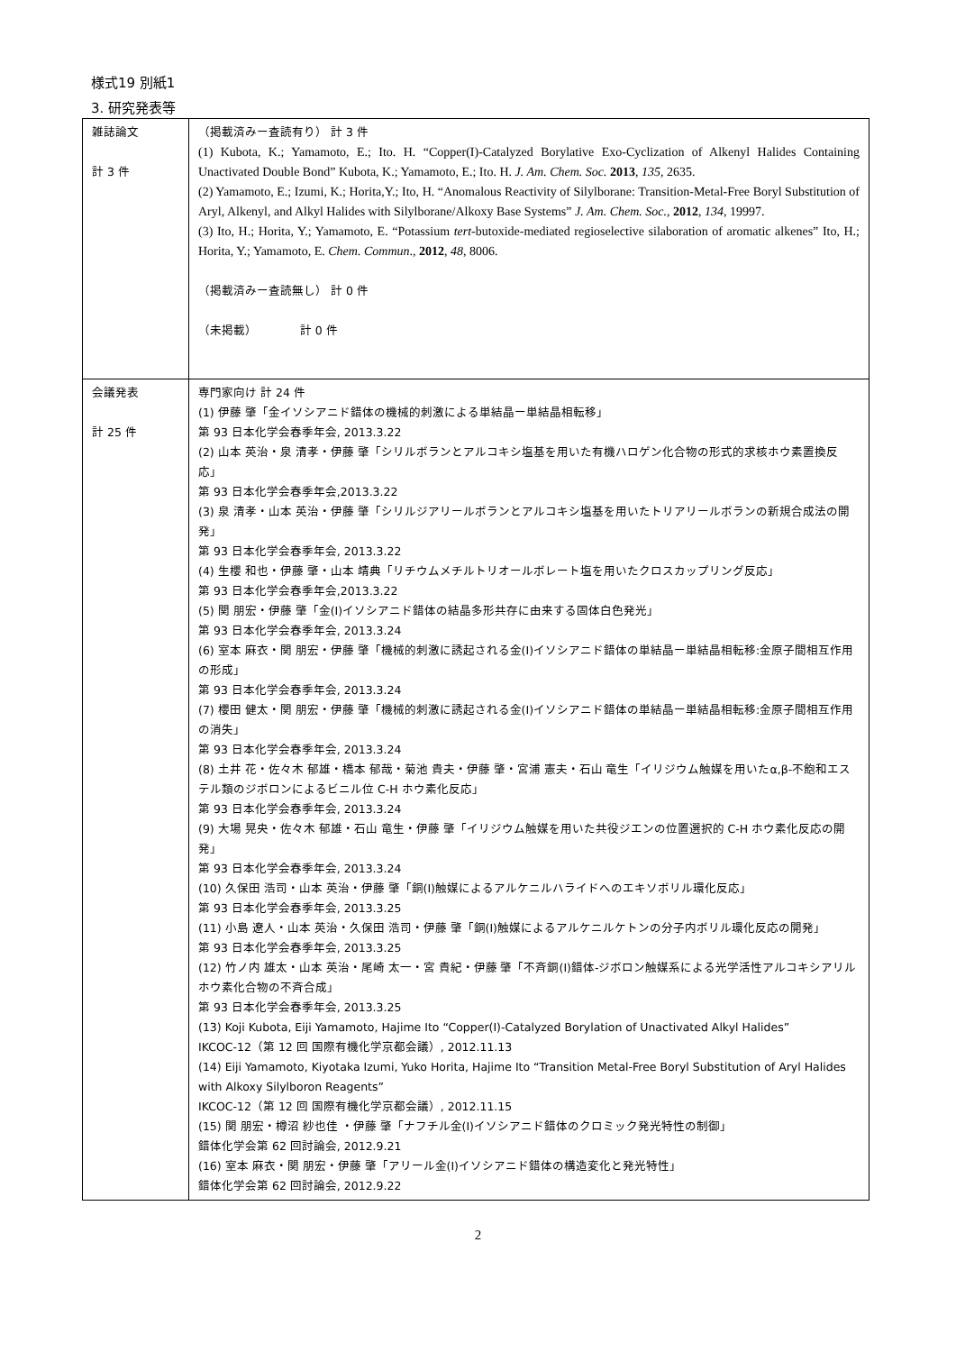様式19 別紙1
3. 研究発表等
| 雑誌論文 計 3 件 | （掲載済みー査読有り） 計 3 件 (1) Kubota, K.; Yamamoto, E.; Ito. H. “Copper(I)-Catalyzed Borylative Exo-Cyclization of Alkenyl Halides Containing Unactivated Double Bond” Kubota, K.; Yamamoto, E.; Ito. H. J. Am. Chem. Soc. 2013 , 135 , 2635. (2) Yamamoto, E.; Izumi, K.; Horita,Y.; Ito, H. “Anomalous Reactivity of Silylborane: Transition-Metal-Free Boryl Substitution of Aryl, Alkenyl, and Alkyl Halides with Silylborane/Alkoxy Base Systems” J. Am. Chem. Soc., 2012 , 134 , 19997. (3) Ito, H.; Horita, Y.; Yamamoto, E. “Potassium tert -butoxide-mediated regioselective silaboration of aromatic alkenes” Ito, H.; Horita, Y.; Yamamoto, E. Chem. Commun ., 2012 , 48 , 8006. （掲載済みー査読無し） 計 0 件 （未掲載） 計 0 件 |
| 会議発表 計 25 件 | 専門家向け 計 24 件 (1) 伊藤 肇「金イソシアニド錯体の機械的刺激による単結晶ー単結晶相転移」 第 93 日本化学会春季年会, 2013.3.22 (2) 山本 英治・泉 清孝・伊藤 肇「シリルボランとアルコキシ塩基を用いた有機ハロゲン化合物の形式的求核ホウ素置換反応」 第 93 日本化学会春季年会,2013.3.22 (3) 泉 清孝・山本 英治・伊藤 肇「シリルジアリールボランとアルコキシ塩基を用いたトリアリールボランの新規合成法の開発」 第 93 日本化学会春季年会, 2013.3.22 (4) 生櫻 和也・伊藤 肇・山本 靖典「リチウムメチルトリオールボレート塩を用いたクロスカップリング反応」 第 93 日本化学会春季年会,2013.3.22 (5) 関 朋宏・伊藤 肇「金(I)イソシアニド錯体の結晶多形共存に由来する固体白色発光」 第 93 日本化学会春季年会, 2013.3.24 (6) 室本 麻衣・関 朋宏・伊藤 肇「機械的刺激に誘起される金(I)イソシアニド錯体の単結晶ー単結晶相転移:金原子間相互作用の形成」 第 93 日本化学会春季年会, 2013.3.24 (7) 櫻田 健太・関 朋宏・伊藤 肇「機械的刺激に誘起される金(I)イソシアニド錯体の単結晶ー単結晶相転移:金原子間相互作用の消失」 第 93 日本化学会春季年会, 2013.3.24 (8) 土井 花・佐々木 郁雄・橋本 郁哉・菊池 貴夫・伊藤 肇・宮浦 憲夫・石山 竜生「イリジウム触媒を用いたα,β-不飽和エステル類のジボロンによるビニル位 C-H ホウ素化反応」 第 93 日本化学会春季年会, 2013.3.24 (9) 大場 晃央・佐々木 郁雄・石山 竜生・伊藤 肇「イリジウム触媒を用いた共役ジエンの位置選択的 C-H ホウ素化反応の開発」 第 93 日本化学会春季年会, 2013.3.24 (10) 久保田 浩司・山本 英治・伊藤 肇「銅(I)触媒によるアルケニルハライドへのエキソボリル環化反応」 第 93 日本化学会春季年会, 2013.3.25 (11) 小島 遼人・山本 英治・久保田 浩司・伊藤 肇「銅(I)触媒によるアルケニルケトンの分子内ボリル環化反応の開発」 第 93 日本化学会春季年会, 2013.3.25 (12) 竹ノ内 雄太・山本 英治・尾崎 太一・宮 貴紀・伊藤 肇「不斉銅(I)錯体-ジボロン触媒系による光学活性アルコキシアリルホウ素化合物の不斉合成」 第 93 日本化学会春季年会, 2013.3.25 (13) Koji Kubota, Eiji Yamamoto, Hajime Ito “Copper(I)-Catalyzed Borylation of Unactivated Alkyl Halides” IKCOC-12（第 12 回 国際有機化学京都会議）, 2012.11.13 (14) Eiji Yamamoto, Kiyotaka Izumi, Yuko Horita, Hajime Ito “Transition Metal-Free Boryl Substitution of Aryl Halides with Alkoxy Silylboron Reagents” IKCOC-12（第 12 回 国際有機化学京都会議）, 2012.11.15 (15) 関 朋宏・樽沼 紗也佳 ・伊藤 肇「ナフチル金(I)イソシアニド錯体のクロミック発光特性の制御」 錯体化学会第 62 回討論会, 2012.9.21 (16) 室本 麻衣・関 朋宏・伊藤 肇「アリール金(I)イソシアニド錯体の構造変化と発光特性」 錯体化学会第 62 回討論会, 2012.9.22 |
2